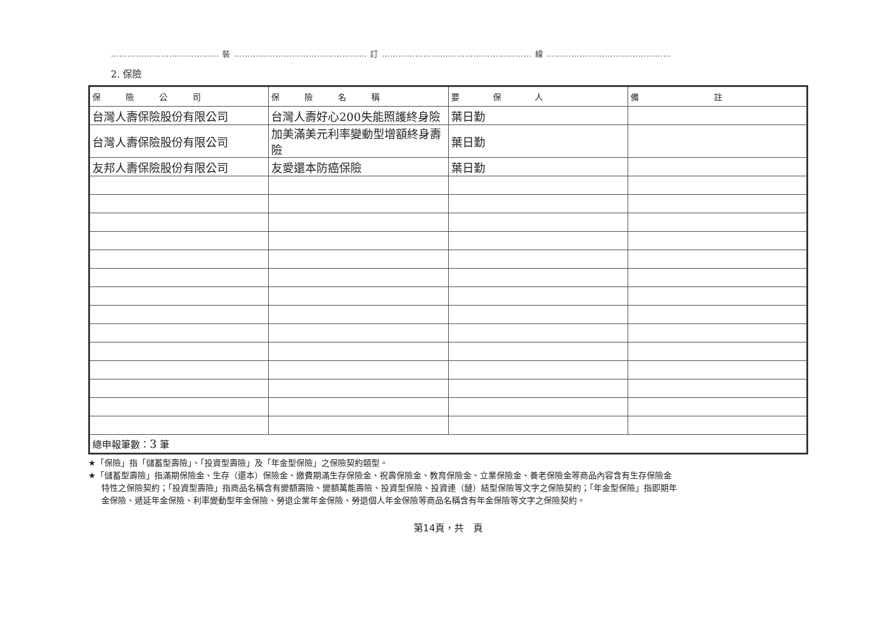………………………………… 裝 ………………………………………… 訂 ……………………………………………… 線 ………………………………………
2. 保險
| 保 險 公 司 | 保 險 名 稱 | 要 保 人 | 備 註 |
| --- | --- | --- | --- |
| 台灣人壽保險股份有限公司 | 台灣人壽好心200失能照護終身險 | 葉日勤 | |
| 台灣人壽保險股份有限公司 | 加美滿美元利率變動型增額終身壽險 | 葉日勤 | |
| 友邦人壽保險股份有限公司 | 友愛還本防癌保險 | 葉日勤 | |
| 總申報筆數： 3 筆 | | | |
★「保險」指「儲蓄型壽險」、「投資型壽險」及「年金型保險」之保險契約類型。
★「儲蓄型壽險」指滿期保險金、生存（還本）保險金、繳費期滿生存保險金、祝壽保險金、教育保險金、立業保險金、養老保險金等商品內容含有生存保險金
特性之保險契約；「投資型壽險」指商品名稱含有變額壽險、變額萬能壽險、投資型保險、投資連（鏈）結型保險等文字之保險契約；「年金型保險」指即期年
金保險、遞延年金保險、利率變動型年金保險、勞退企業年金保險、勞退個人年金保險等商品名稱含有年金保險等文字之保險契約。
第14頁，共　頁